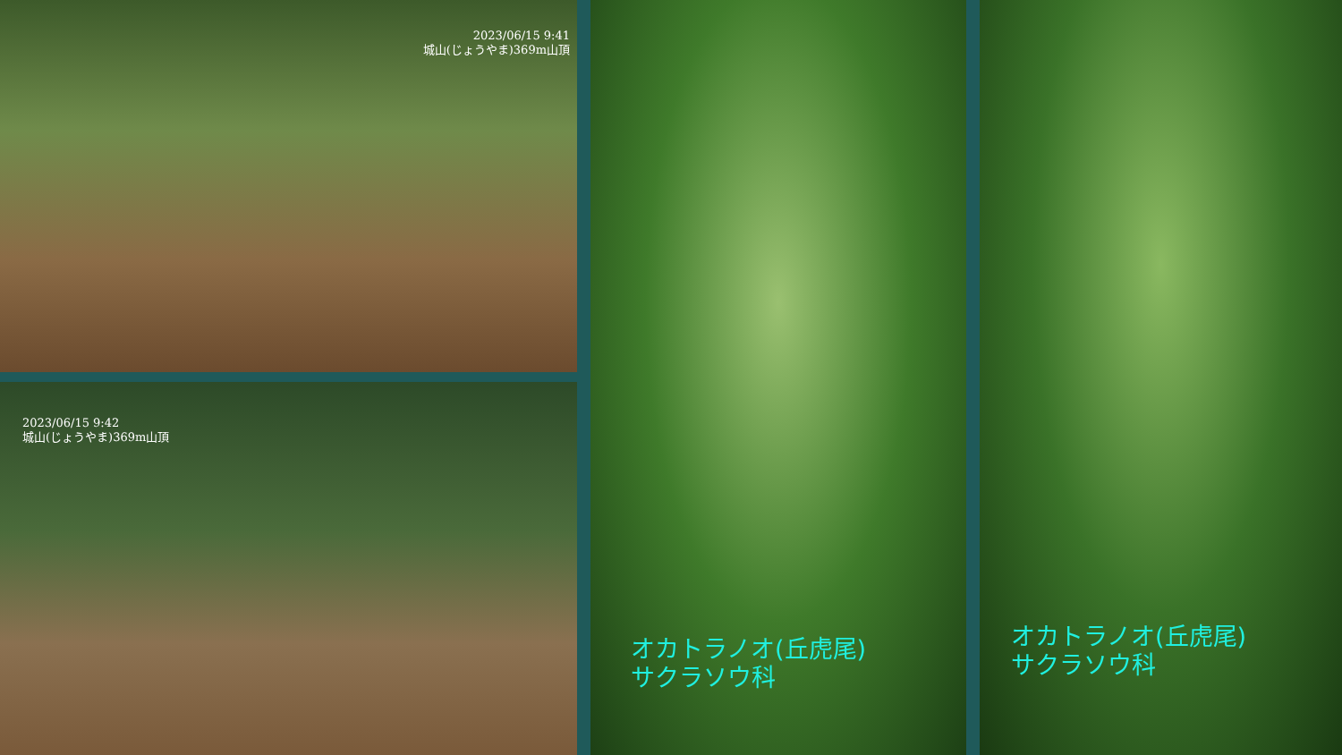2023/06/15 9:41
城山(じょうやま)369m山頂
2023/06/15 9:42
城山(じょうやま)369m山頂
オカトラノオ(丘虎尾)
サクラソウ科
オカトラノオ(丘虎尾)
サクラソウ科